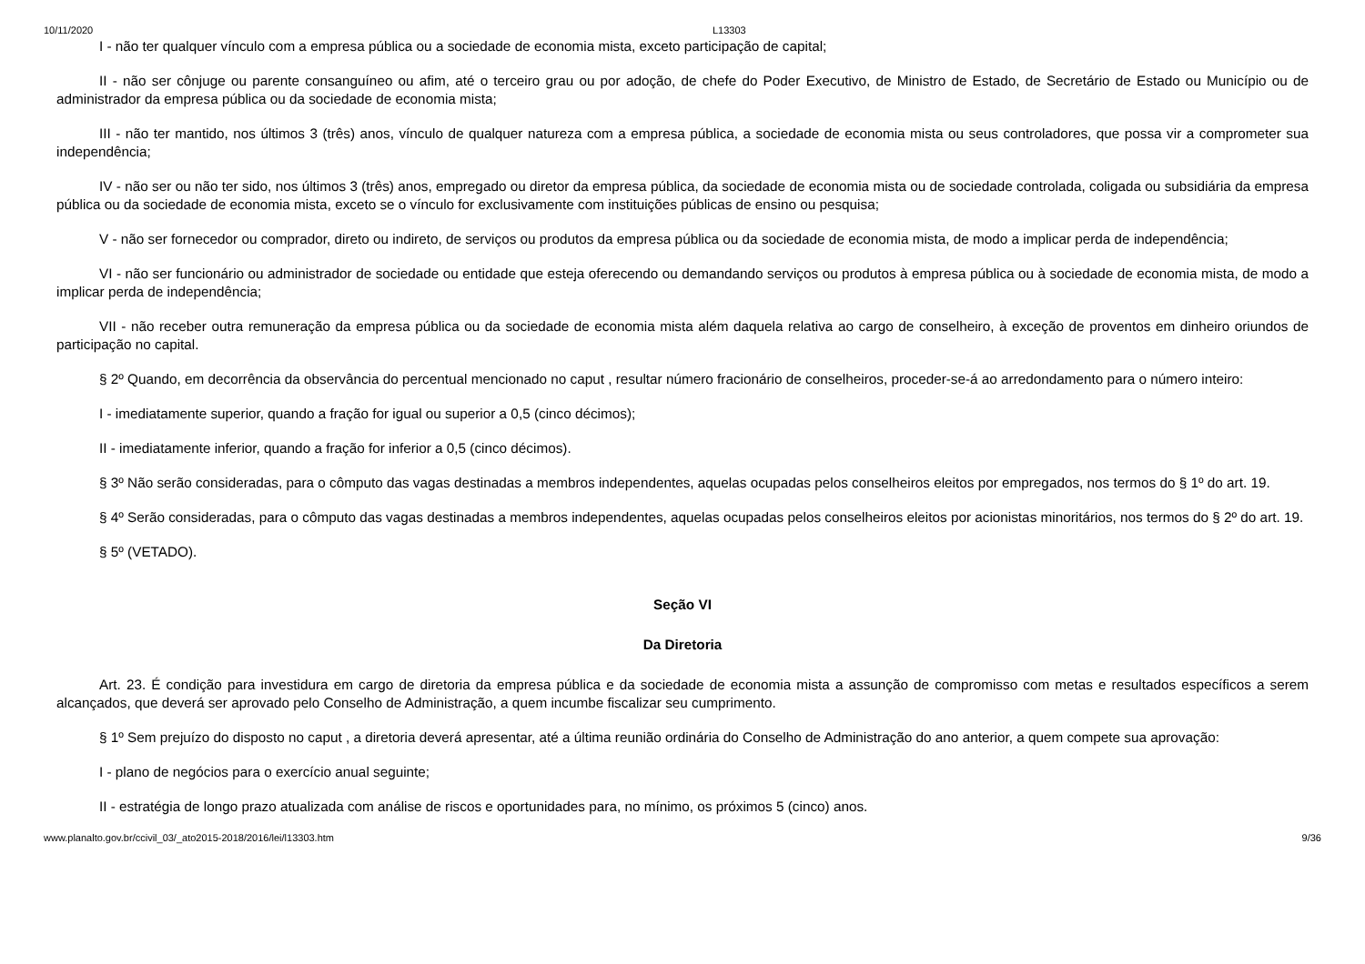10/11/2020 L13303
I - não ter qualquer vínculo com a empresa pública ou a sociedade de economia mista, exceto participação de capital;
II - não ser cônjuge ou parente consanguíneo ou afim, até o terceiro grau ou por adoção, de chefe do Poder Executivo, de Ministro de Estado, de Secretário de Estado ou Município ou de administrador da empresa pública ou da sociedade de economia mista;
III - não ter mantido, nos últimos 3 (três) anos, vínculo de qualquer natureza com a empresa pública, a sociedade de economia mista ou seus controladores, que possa vir a comprometer sua independência;
IV - não ser ou não ter sido, nos últimos 3 (três) anos, empregado ou diretor da empresa pública, da sociedade de economia mista ou de sociedade controlada, coligada ou subsidiária da empresa pública ou da sociedade de economia mista, exceto se o vínculo for exclusivamente com instituições públicas de ensino ou pesquisa;
V - não ser fornecedor ou comprador, direto ou indireto, de serviços ou produtos da empresa pública ou da sociedade de economia mista, de modo a implicar perda de independência;
VI - não ser funcionário ou administrador de sociedade ou entidade que esteja oferecendo ou demandando serviços ou produtos à empresa pública ou à sociedade de economia mista, de modo a implicar perda de independência;
VII - não receber outra remuneração da empresa pública ou da sociedade de economia mista além daquela relativa ao cargo de conselheiro, à exceção de proventos em dinheiro oriundos de participação no capital.
§ 2º Quando, em decorrência da observância do percentual mencionado no caput , resultar número fracionário de conselheiros, proceder-se-á ao arredondamento para o número inteiro:
I - imediatamente superior, quando a fração for igual ou superior a 0,5 (cinco décimos);
II - imediatamente inferior, quando a fração for inferior a 0,5 (cinco décimos).
§ 3º Não serão consideradas, para o cômputo das vagas destinadas a membros independentes, aquelas ocupadas pelos conselheiros eleitos por empregados, nos termos do § 1º do art. 19.
§ 4º Serão consideradas, para o cômputo das vagas destinadas a membros independentes, aquelas ocupadas pelos conselheiros eleitos por acionistas minoritários, nos termos do § 2º do art. 19.
§ 5º (VETADO).
Seção VI
Da Diretoria
Art. 23. É condição para investidura em cargo de diretoria da empresa pública e da sociedade de economia mista a assunção de compromisso com metas e resultados específicos a serem alcançados, que deverá ser aprovado pelo Conselho de Administração, a quem incumbe fiscalizar seu cumprimento.
§ 1º Sem prejuízo do disposto no caput , a diretoria deverá apresentar, até a última reunião ordinária do Conselho de Administração do ano anterior, a quem compete sua aprovação:
I - plano de negócios para o exercício anual seguinte;
II - estratégia de longo prazo atualizada com análise de riscos e oportunidades para, no mínimo, os próximos 5 (cinco) anos.
www.planalto.gov.br/ccivil_03/_ato2015-2018/2016/lei/l13303.htm 9/36